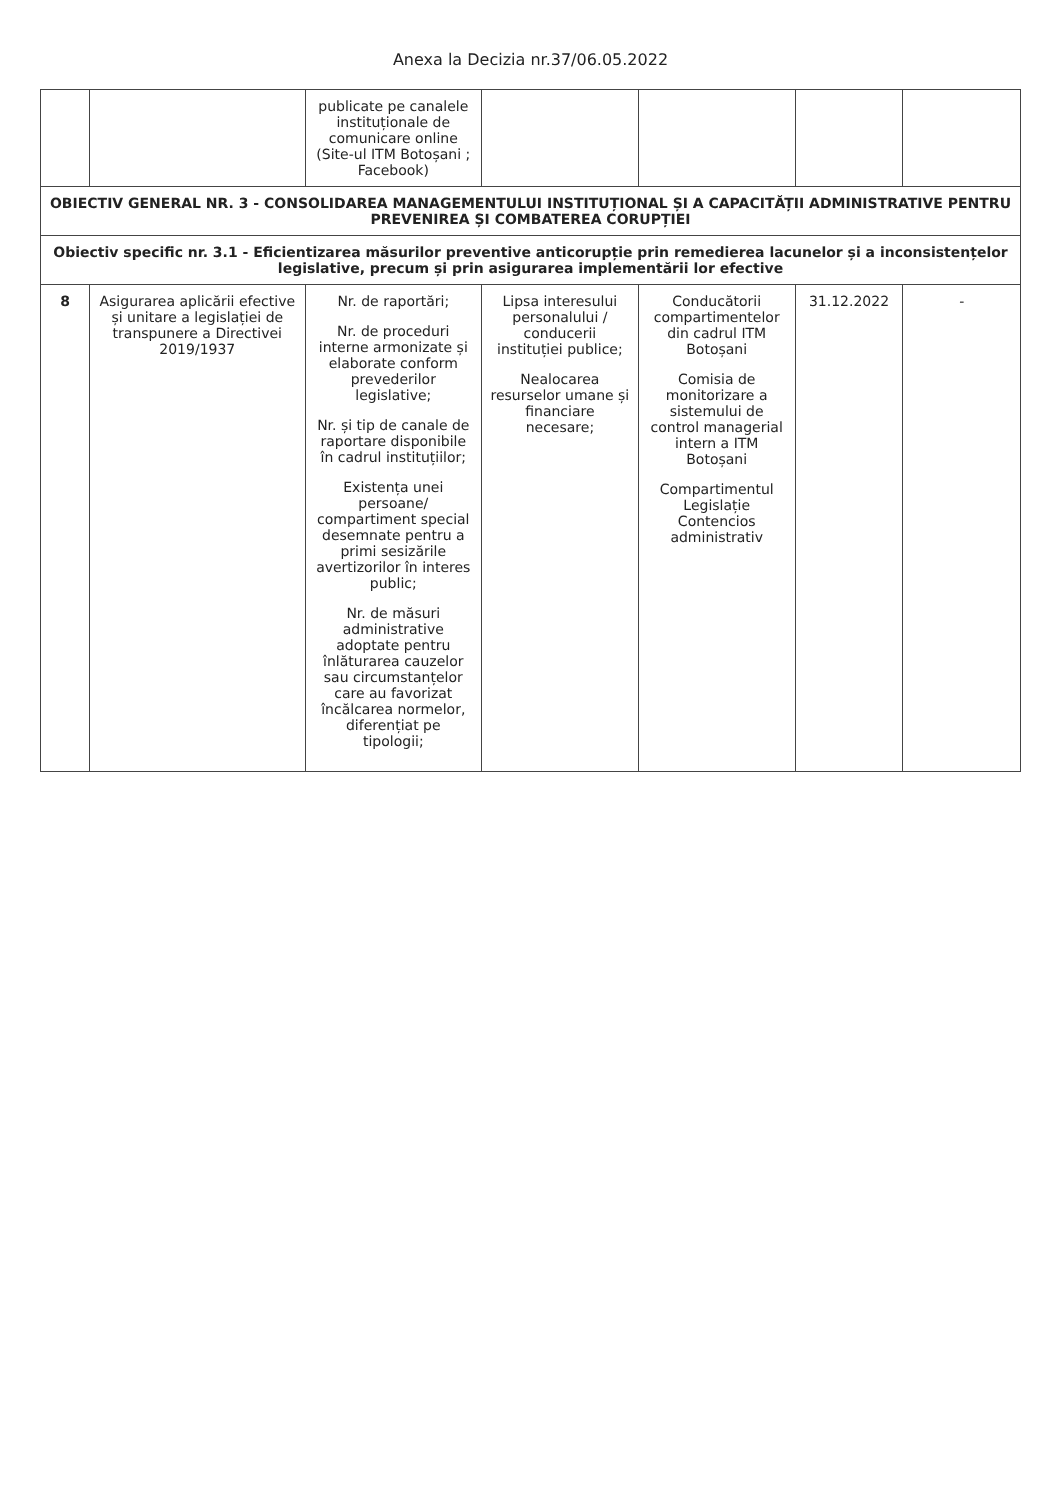Anexa la Decizia nr.37/06.05.2022
| | | publicate pe canalele instituționale de comunicare online (Site-ul ITM Botoșani ; Facebook) | | | | |
| OBIECTIV GENERAL NR. 3 - CONSOLIDAREA MANAGEMENTULUI INSTITUȚIONAL ȘI A CAPACITĂȚII ADMINISTRATIVE PENTRU PREVENIREA ȘI COMBATEREA CORUPȚIEI | | | | | | |
| Obiectiv specific nr. 3.1 - Eficientizarea măsurilor preventive anticorupție prin remedierea lacunelor și a inconsistențelor legislative, precum și prin asigurarea implementării lor efective | | | | | | |
| 8 | Asigurarea aplicării efective și unitare a legislației de transpunere a Directivei 2019/1937 | Nr. de raportări; Nr. de proceduri interne armonizate și elaborate conform prevederilor legislative; Nr. și tip de canale de raportare disponibile în cadrul instituțiilor; Existența unei persoane/ compartiment special desemnate pentru a primi sesizările avertizorilor în interes public; Nr. de măsuri administrative adoptate pentru înlăturarea cauzelor sau circumstanțelor care au favorizat încălcarea normelor, diferențiat pe tipologii; | Lipsa interesului personalului / conducerii instituției publice; Nealocarea resurselor umane și financiare necesare; | Conducătorii compartimentelor din cadrul ITM Botoșani Comisia de monitorizare a sistemului de control managerial intern a ITM Botoșani Compartimentul Legislație Contencios administrativ | 31.12.2022 | - |